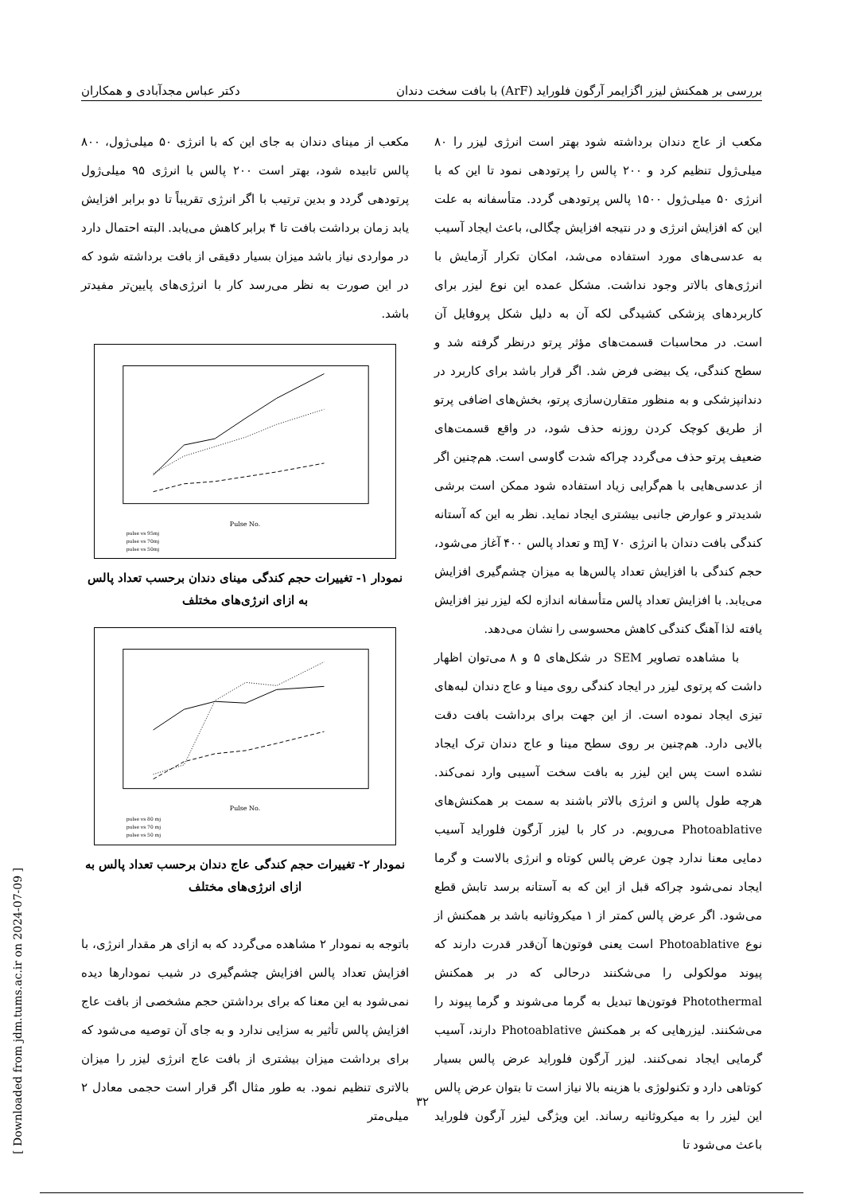بررسی بر همکنش لیزر اگزایمر آرگون فلوراید (ArF) با بافت سخت دندان دکتر عباس مجدآبادی و همکاران
مکعب از مینای دندان به جای این که با انرژی ۵۰ میلی‌ژول، ۸۰۰ پالس تابیده شود، بهتر است ۲۰۰ پالس با انرژی ۹۵ میلی‌ژول پرتودهی گردد و بدین ترتیب با اگر انرژی تقریباً تا دو برابر افزایش یابد زمان برداشت بافت تا ۴ برابر کاهش می‌یابد. البته احتمال دارد در مواردی نیاز باشد میزان بسیار دقیقی از بافت برداشته شود که در این صورت به نظر می‌رسد کار با انرژی‌های پایین‌تر مفیدتر باشد.
Pulse No.
pulse vs 95mj
pulse vs 70mj
pulse vs 50mj
نمودار ۱- تغییرات حجم کندگی مینای دندان برحسب تعداد پالس به ازای انرژی‌های مختلف
Pulse No.
pulse vs 80 mj
pulse vs 70 mj
pulse vs 50 mj
نمودار ۲- تغییرات حجم کندگی عاج دندان برحسب تعداد پالس به ازای انرژی‌های مختلف
باتوجه به نمودار ۲ مشاهده می‌گردد که به ازای هر مقدار انرژی، با افزایش تعداد پالس افزایش چشم‌گیری در شیب نمودارها دیده نمی‌شود به این معنا که برای برداشتن حجم مشخصی از بافت عاج افزایش پالس تأثیر به سزایی ندارد و به جای آن توصیه می‌شود که برای برداشت میزان بیشتری از بافت عاج انرژی لیزر را میزان بالاتری تنظیم نمود. به طور مثال اگر قرار است حجمی معادل ۲ میلی‌متر
مکعب از عاج دندان برداشته شود بهتر است انرژی لیزر را ۸۰ میلی‌ژول تنظیم کرد و ۲۰۰ پالس را پرتودهی نمود تا این که با انرژی ۵۰ میلی‌ژول ۱۵۰۰ پالس پرتودهی گردد. متأسفانه به علت این که افزایش انرژی و در نتیجه افزایش چگالی، باعث ایجاد آسیب به عدسی‌های مورد استفاده می‌شد، امکان تکرار آزمایش با انرژی‌های بالاتر وجود نداشت. مشکل عمده این نوع لیزر برای کاربردهای پزشکی کشیدگی لکه آن به دلیل شکل پروفایل آن است. در محاسبات قسمت‌های مؤثر پرتو درنظر گرفته شد و سطح کندگی، یک بیضی فرض شد. اگر قرار باشد برای کاربرد در دندانپزشکی و به منظور متقارن‌سازی پرتو، بخش‌های اضافی پرتو از طریق کوچک کردن روزنه حذف شود، در واقع قسمت‌های ضعیف پرتو حذف می‌گردد چراکه شدت گاوسی است. هم‌چنین اگر از عدسی‌هایی با هم‌گرایی زیاد استفاده شود ممکن است برشی شدیدتر و عوارض جانبی بیشتری ایجاد نماید. نظر به این که آستانه کندگی بافت دندان با انرژی ۷۰ mJ و تعداد پالس ۴۰۰ آغاز می‌شود، حجم کندگی با افزایش تعداد پالس‌ها به میزان چشم‌گیری افزایش می‌یابد. با افزایش تعداد پالس متأسفانه اندازه لکه لیزر نیز افزایش یافته لذا آهنگ کندگی کاهش محسوسی را نشان می‌دهد.
با مشاهده تصاویر SEM در شکل‌های ۵ و ۸ می‌توان اظهار داشت که پرتوی لیزر در ایجاد کندگی روی مینا و عاج دندان لبه‌های تیزی ایجاد نموده است. از این جهت برای برداشت بافت دقت بالایی دارد. هم‌چنین بر روی سطح مینا و عاج دندان ترک ایجاد نشده است پس این لیزر به بافت سخت آسیبی وارد نمی‌کند. هرچه طول پالس و انرژی بالاتر باشند به سمت بر همکنش‌های Photoablative می‌رویم. در کار با لیزر آرگون فلوراید آسیب دمایی معنا ندارد چون عرض پالس کوتاه و انرژی بالاست و گرما ایجاد نمی‌شود چراکه قبل از این که به آستانه برسد تابش قطع می‌شود. اگر عرض پالس کمتر از ۱ میکروثانیه باشد بر همکنش از نوع Photoablative است یعنی فوتون‌ها آن‌قدر قدرت دارند که پیوند مولکولی را می‌شکنند درحالی که در بر همکنش Photothermal فوتون‌ها تبدیل به گرما می‌شوند و گرما پیوند را می‌شکنند. لیزرهایی که بر همکنش Photoablative دارند، آسیب گرمایی ایجاد نمی‌کنند. لیزر آرگون فلوراید عرض پالس بسیار کوتاهی دارد و تکنولوژی با هزینه بالا نیاز است تا بتوان عرض پالس این لیزر را به میکروثانیه رساند. این ویژگی لیزر آرگون فلوراید باعث می‌شود تا
۳۲
[ Downloaded from jdm.tums.ac.ir on 2024-07-09 ]